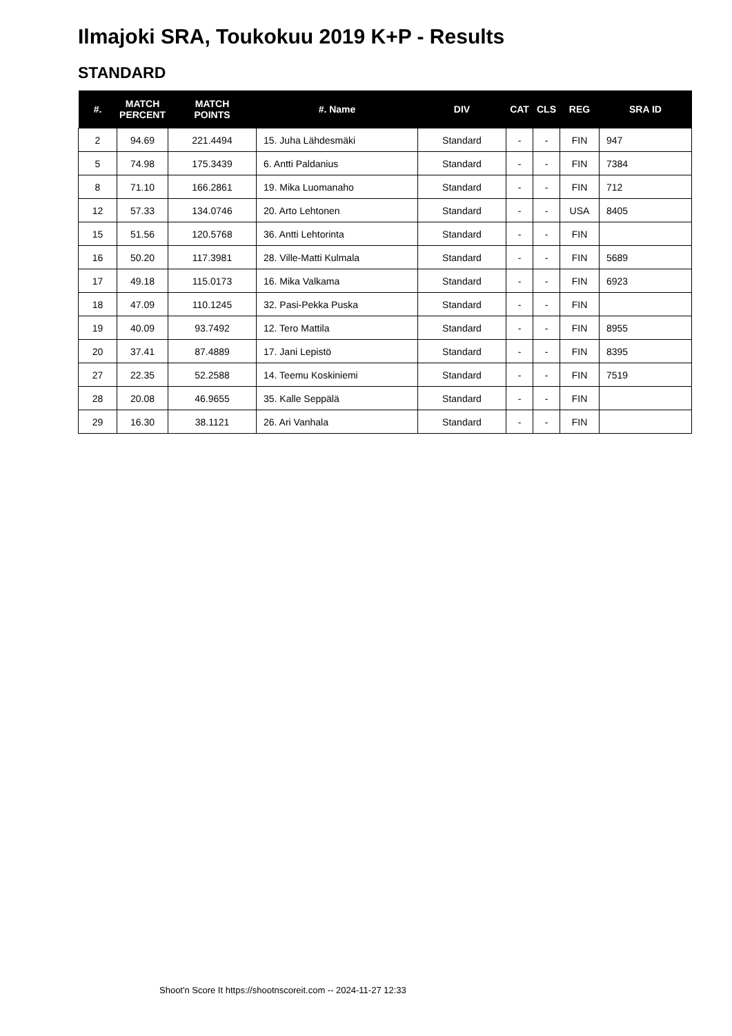Ilmajoki SRA, Toukokuu 2019 K+P - Results
STANDARD
| #. | MATCH PERCENT | MATCH POINTS | #. Name | DIV | CAT | CLS | REG | SRA ID |
| --- | --- | --- | --- | --- | --- | --- | --- | --- |
| 2 | 94.69 | 221.4494 | 15. Juha Lähdesmäki | Standard | - | - | FIN | 947 |
| 5 | 74.98 | 175.3439 | 6. Antti Paldanius | Standard | - | - | FIN | 7384 |
| 8 | 71.10 | 166.2861 | 19. Mika Luomanaho | Standard | - | - | FIN | 712 |
| 12 | 57.33 | 134.0746 | 20. Arto Lehtonen | Standard | - | - | USA | 8405 |
| 15 | 51.56 | 120.5768 | 36. Antti Lehtorinta | Standard | - | - | FIN | |
| 16 | 50.20 | 117.3981 | 28. Ville-Matti Kulmala | Standard | - | - | FIN | 5689 |
| 17 | 49.18 | 115.0173 | 16. Mika Valkama | Standard | - | - | FIN | 6923 |
| 18 | 47.09 | 110.1245 | 32. Pasi-Pekka Puska | Standard | - | - | FIN | |
| 19 | 40.09 | 93.7492 | 12. Tero Mattila | Standard | - | - | FIN | 8955 |
| 20 | 37.41 | 87.4889 | 17. Jani Lepistö | Standard | - | - | FIN | 8395 |
| 27 | 22.35 | 52.2588 | 14. Teemu Koskiniemi | Standard | - | - | FIN | 7519 |
| 28 | 20.08 | 46.9655 | 35. Kalle Seppälä | Standard | - | - | FIN | |
| 29 | 16.30 | 38.1121 | 26. Ari Vanhala | Standard | - | - | FIN | |
Shoot'n Score It https://shootnscoreit.com -- 2024-11-27 12:33